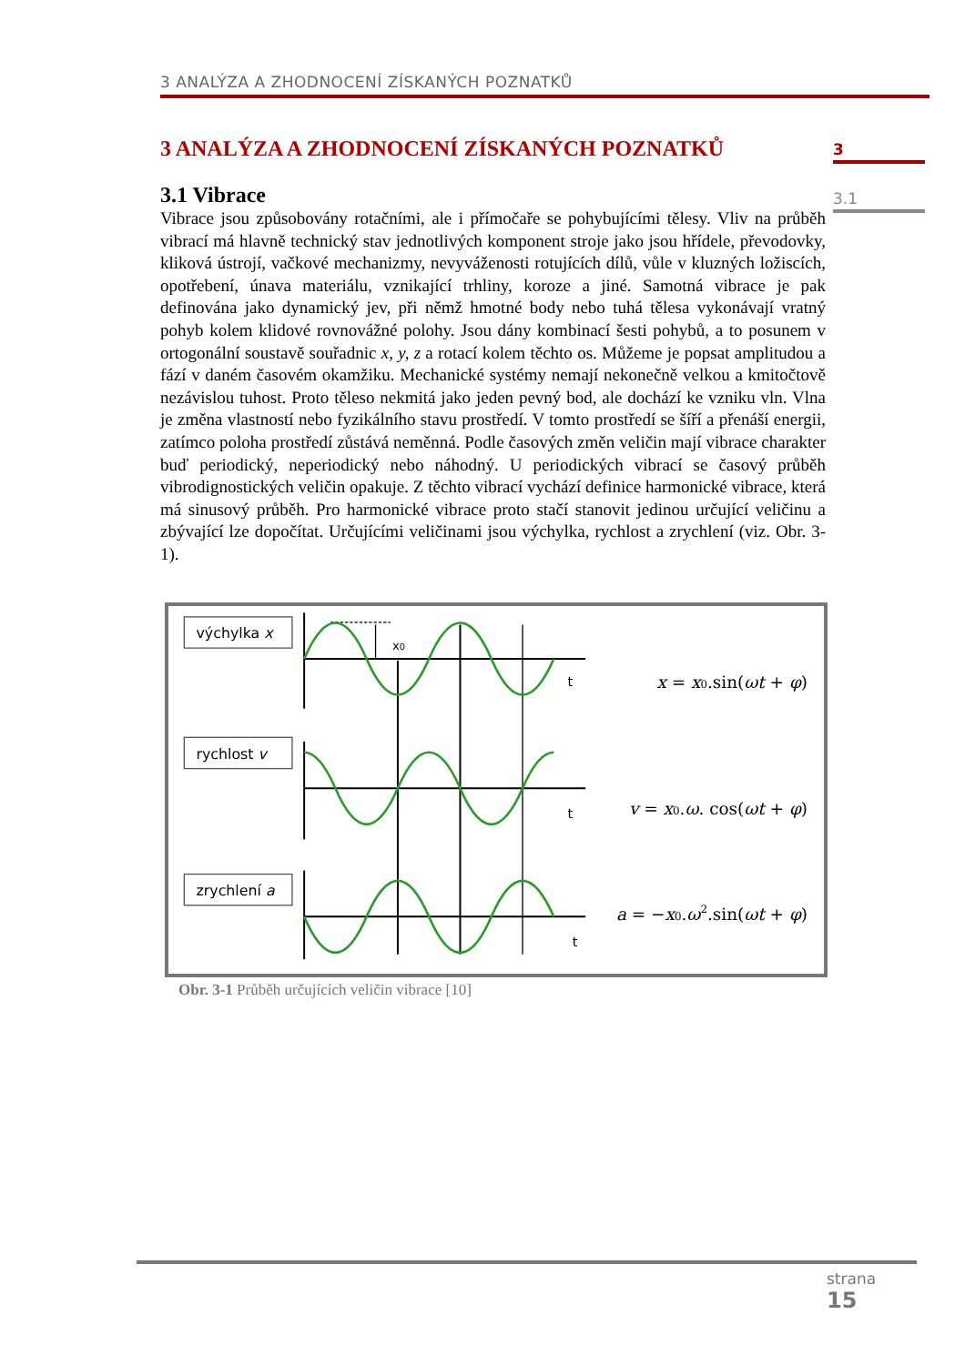3 ANALÝZA A ZHODNOCENÍ ZÍSKANÝCH POZNATKŮ
3
3.1
3 ANALÝZA A ZHODNOCENÍ ZÍSKANÝCH POZNATKŮ
3.1 Vibrace
Vibrace jsou způsobovány rotačními, ale i přímočaře se pohybujícími tělesy. Vliv na průběh vibrací má hlavně technický stav jednotlivých komponent stroje jako jsou hřídele, převodovky, kliková ústrojí, vačkové mechanizmy, nevyváženosti rotujících dílů, vůle v kluzných ložiscích, opotřebení, únava materiálu, vznikající trhliny, koroze a jiné. Samotná vibrace je pak definována jako dynamický jev, při němž hmotné body nebo tuhá tělesa vykonávají vratný pohyb kolem klidové rovnovážné polohy. Jsou dány kombinací šesti pohybů, a to posunem v ortogonální soustavě souřadnic x, y, z a rotací kolem těchto os. Můžeme je popsat amplitudou a fází v daném časovém okamžiku. Mechanické systémy nemají nekonečně velkou a kmitočtově nezávislou tuhost. Proto těleso nekmitá jako jeden pevný bod, ale dochází ke vzniku vln. Vlna je změna vlastností nebo fyzikálního stavu prostředí. V tomto prostředí se šíří a přenáší energii, zatímco poloha prostředí zůstává neměnná. Podle časových změn veličin mají vibrace charakter buď periodický, neperiodický nebo náhodný. U periodických vibrací se časový průběh vibrodignostických veličin opakuje. Z těchto vibrací vychází definice harmonické vibrace, která má sinusový průběh. Pro harmonické vibrace proto stačí stanovit jedinou určující veličinu a zbývající lze dopočítat. Určujícími veličinami jsou výchylka, rychlost a zrychlení (viz. Obr. 3-1).
výchylka x
rychlost v
zrychlení a
x0
t
t
t
x = x0.sin(ωt + φ)
v = x0.ω. cos(ωt + φ)
a = −x0.ω2.sin(ωt + φ)
Obr. 3-1 Průběh určujících veličin vibrace [10]
strana
15